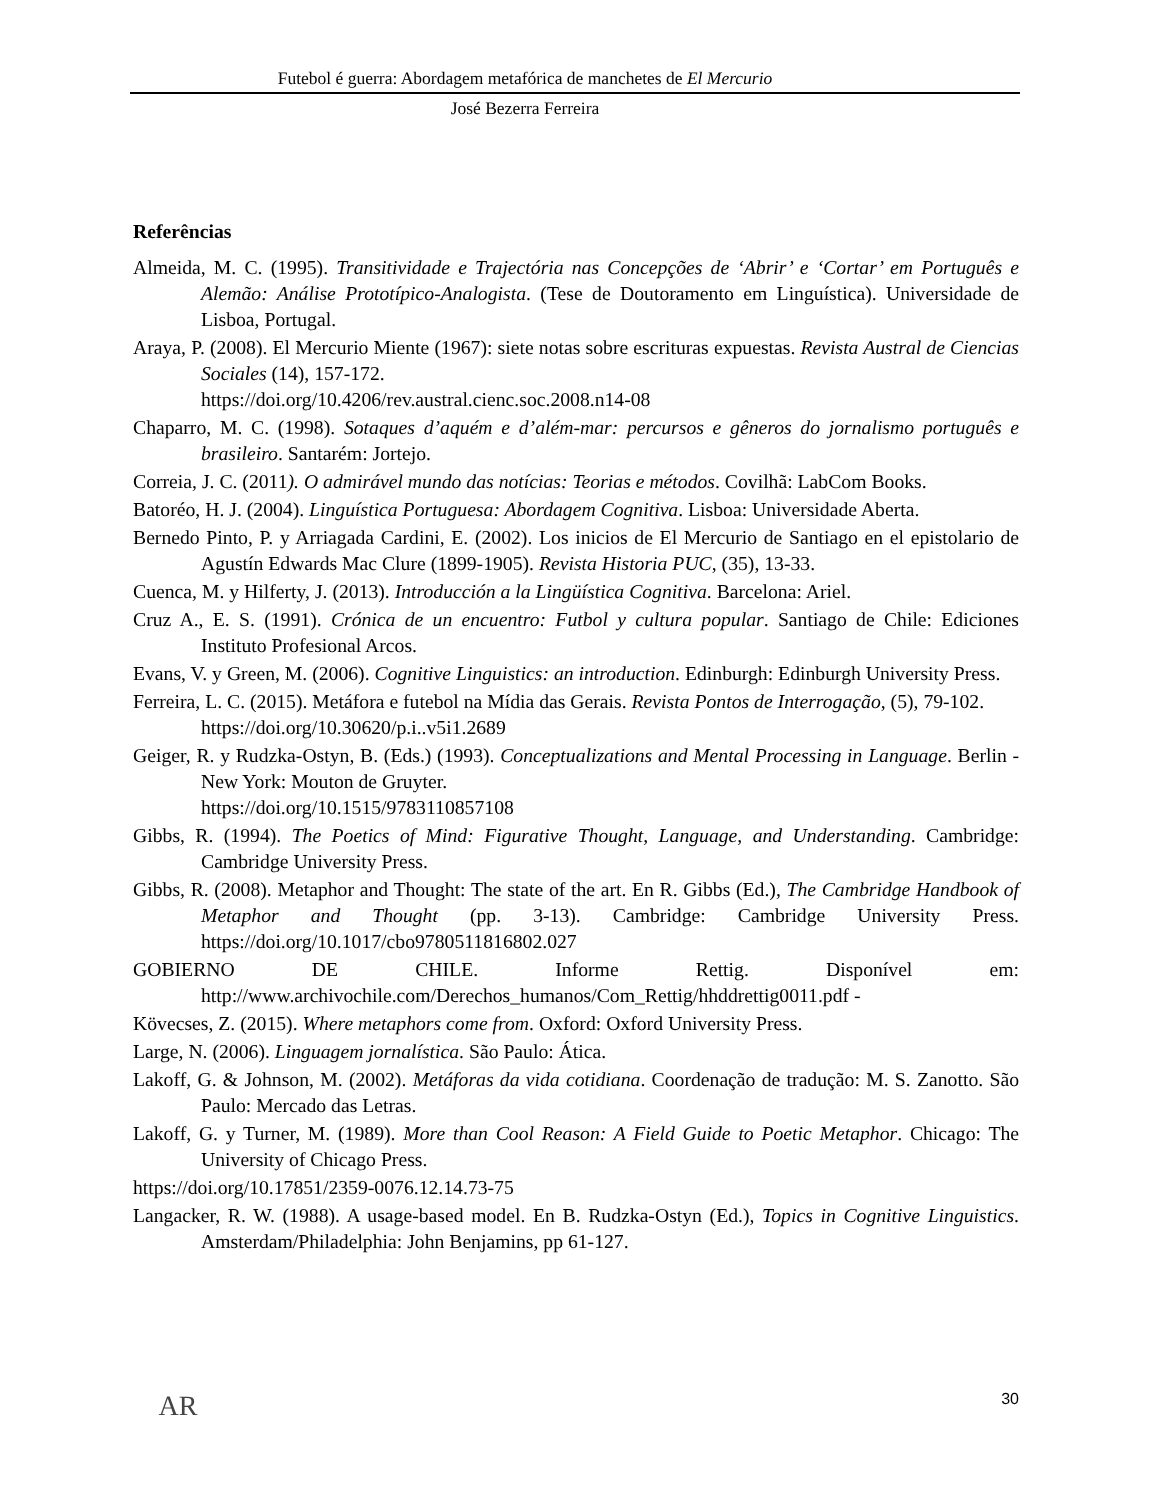Futebol é guerra: Abordagem metafórica de manchetes de El Mercurio
José Bezerra Ferreira
Referências
Almeida, M. C. (1995). Transitividade e Trajectória nas Concepções de ‘Abrir’ e ‘Cortar’ em Português e Alemão: Análise Prototípico-Analogista. (Tese de Doutoramento em Linguística). Universidade de Lisboa, Portugal.
Araya, P. (2008). El Mercurio Miente (1967): siete notas sobre escrituras expuestas. Revista Austral de Ciencias Sociales (14), 157-172.
https://doi.org/10.4206/rev.austral.cienc.soc.2008.n14-08
Chaparro, M. C. (1998). Sotaques d’aquém e d’além-mar: percursos e gêneros do jornalismo português e brasileiro. Santarém: Jortejo.
Correia, J. C. (2011). O admirável mundo das notícias: Teorias e métodos. Covilhã: LabCom Books.
Batoréo, H. J. (2004). Linguística Portuguesa: Abordagem Cognitiva. Lisboa: Universidade Aberta.
Bernedo Pinto, P. y Arriagada Cardini, E. (2002). Los inicios de El Mercurio de Santiago en el epistolario de Agustín Edwards Mac Clure (1899-1905). Revista Historia PUC, (35), 13-33.
Cuenca, M. y Hilferty, J. (2013). Introducción a la Lingüística Cognitiva. Barcelona: Ariel.
Cruz A., E. S. (1991). Crónica de un encuentro: Futbol y cultura popular. Santiago de Chile: Ediciones Instituto Profesional Arcos.
Evans, V. y Green, M. (2006). Cognitive Linguistics: an introduction. Edinburgh: Edinburgh University Press.
Ferreira, L. C. (2015). Metáfora e futebol na Mídia das Gerais. Revista Pontos de Interrogação, (5), 79-102.
https://doi.org/10.30620/p.i..v5i1.2689
Geiger, R. y Rudzka-Ostyn, B. (Eds.) (1993). Conceptualizations and Mental Processing in Language. Berlin - New York: Mouton de Gruyter.
https://doi.org/10.1515/9783110857108
Gibbs, R. (1994). The Poetics of Mind: Figurative Thought, Language, and Understanding. Cambridge: Cambridge University Press.
Gibbs, R. (2008). Metaphor and Thought: The state of the art. En R. Gibbs (Ed.), The Cambridge Handbook of Metaphor and Thought (pp. 3-13). Cambridge: Cambridge University Press. https://doi.org/10.1017/cbo9780511816802.027
GOBIERNO DE CHILE. Informe Rettig. Disponível em: http://www.archivochile.com/Derechos_humanos/Com_Rettig/hhddrettig0011.pdf -
Kövecses, Z. (2015). Where metaphors come from. Oxford: Oxford University Press.
Large, N. (2006). Linguagem jornalística. São Paulo: Ática.
Lakoff, G. & Johnson, M. (2002). Metáforas da vida cotidiana. Coordenação de tradução: M. S. Zanotto. São Paulo: Mercado das Letras.
Lakoff, G. y Turner, M. (1989). More than Cool Reason: A Field Guide to Poetic Metaphor. Chicago: The University of Chicago Press.
https://doi.org/10.17851/2359-0076.12.14.73-75
Langacker, R. W. (1988). A usage-based model. En B. Rudzka-Ostyn (Ed.), Topics in Cognitive Linguistics. Amsterdam/Philadelphia: John Benjamins, pp 61-127.
AR
30